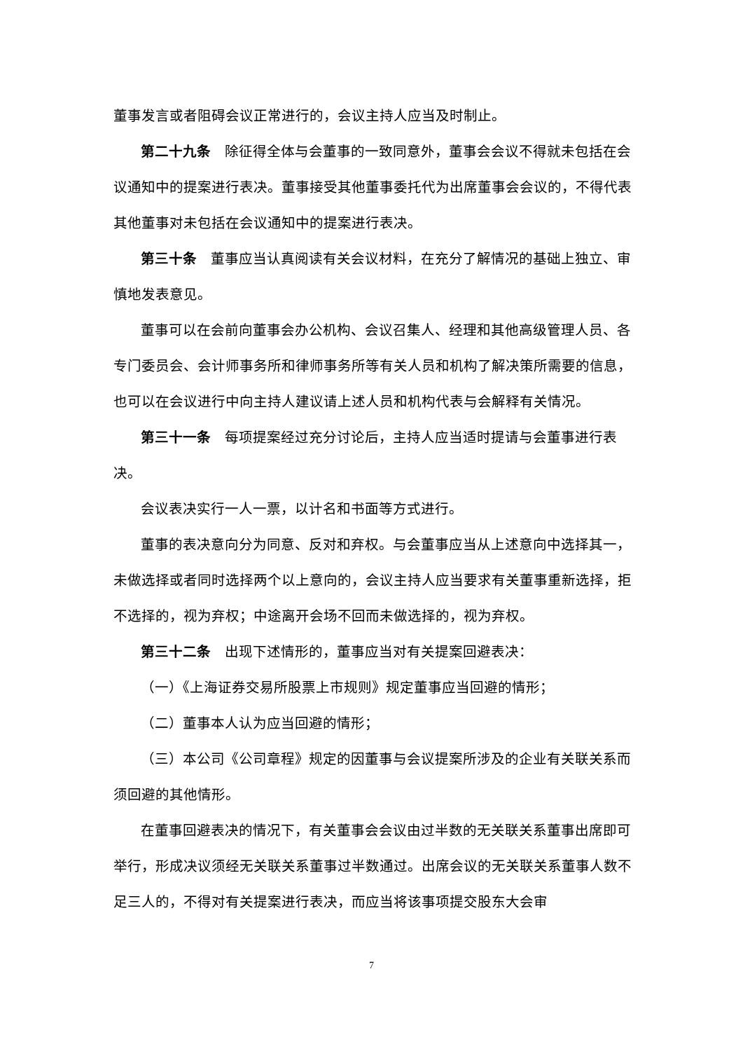董事发言或者阻碍会议正常进行的，会议主持人应当及时制止。
第二十九条　除征得全体与会董事的一致同意外，董事会会议不得就未包括在会议通知中的提案进行表决。董事接受其他董事委托代为出席董事会会议的，不得代表其他董事对未包括在会议通知中的提案进行表决。
第三十条　董事应当认真阅读有关会议材料，在充分了解情况的基础上独立、审慎地发表意见。
董事可以在会前向董事会办公机构、会议召集人、经理和其他高级管理人员、各专门委员会、会计师事务所和律师事务所等有关人员和机构了解决策所需要的信息，也可以在会议进行中向主持人建议请上述人员和机构代表与会解释有关情况。
第三十一条　每项提案经过充分讨论后，主持人应当适时提请与会董事进行表决。
会议表决实行一人一票，以计名和书面等方式进行。
董事的表决意向分为同意、反对和弃权。与会董事应当从上述意向中选择其一，未做选择或者同时选择两个以上意向的，会议主持人应当要求有关董事重新选择，拒不选择的，视为弃权；中途离开会场不回而未做选择的，视为弃权。
第三十二条　出现下述情形的，董事应当对有关提案回避表决：
（一）《上海证券交易所股票上市规则》规定董事应当回避的情形；
（二）董事本人认为应当回避的情形；
（三）本公司《公司章程》规定的因董事与会议提案所涉及的企业有关联关系而须回避的其他情形。
在董事回避表决的情况下，有关董事会会议由过半数的无关联关系董事出席即可举行，形成决议须经无关联关系董事过半数通过。出席会议的无关联关系董事人数不足三人的，不得对有关提案进行表决，而应当将该事项提交股东大会审
7